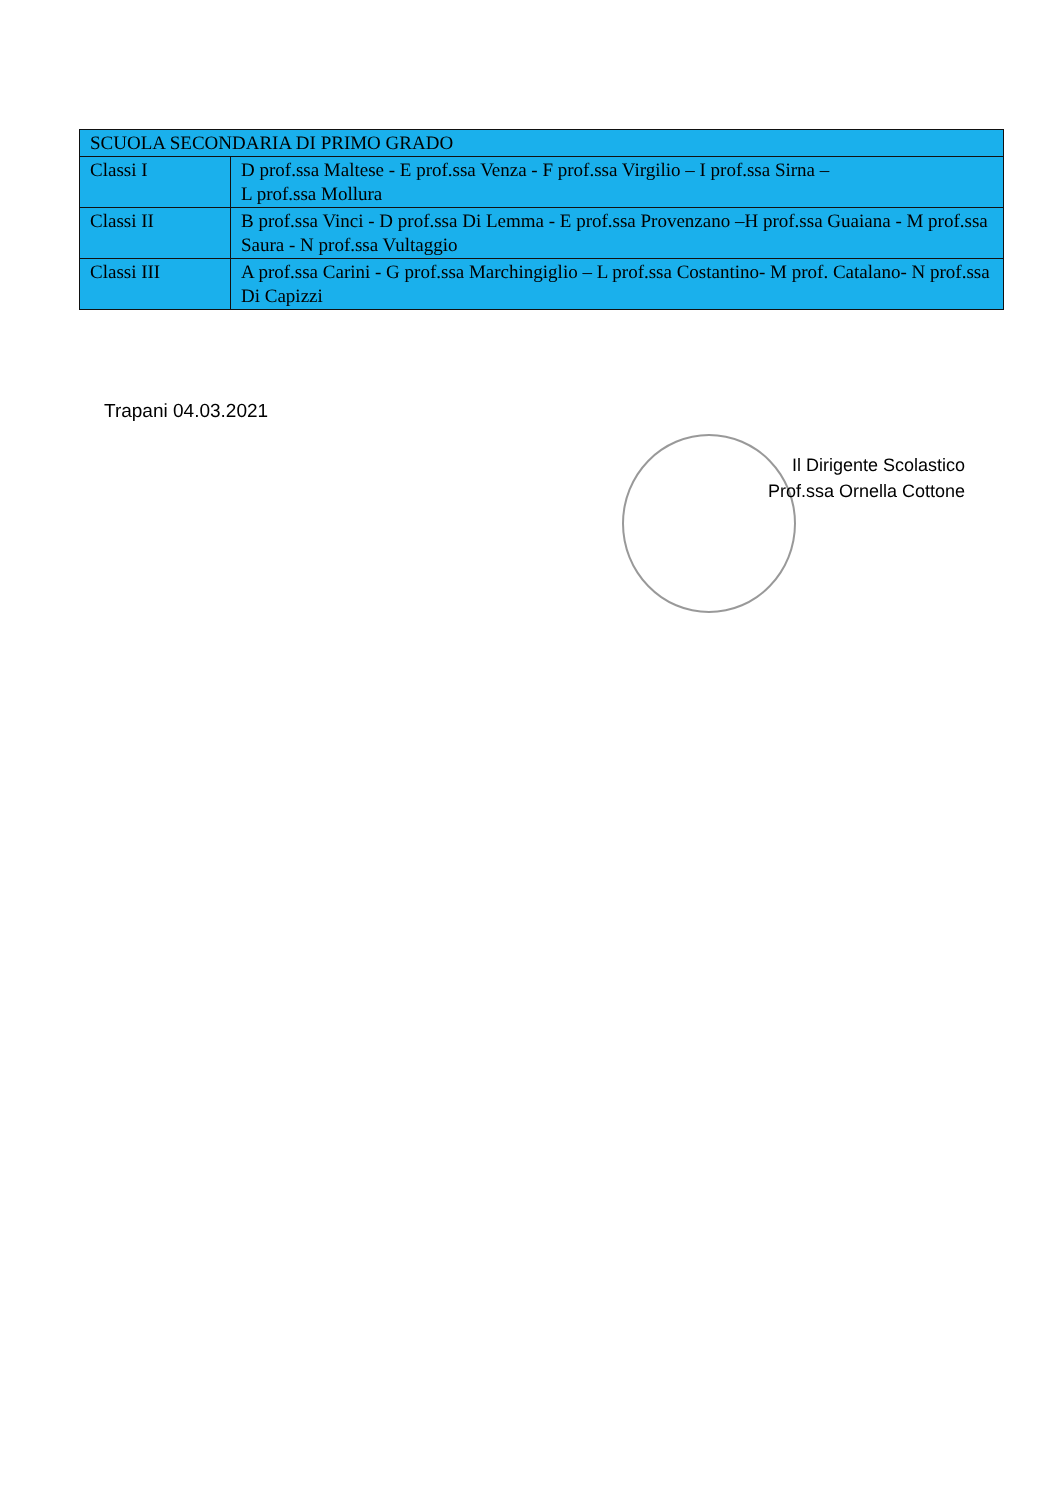| SCUOLA SECONDARIA DI PRIMO GRADO | |
| --- | --- |
| Classi I | D prof.ssa Maltese - E prof.ssa Venza - F prof.ssa Virgilio – I prof.ssa Sirna – L prof.ssa Mollura |
| Classi II | B prof.ssa Vinci - D prof.ssa Di Lemma - E prof.ssa Provenzano –H prof.ssa Guaiana - M prof.ssa Saura - N prof.ssa Vultaggio |
| Classi III | A prof.ssa Carini - G prof.ssa Marchingiglio – L prof.ssa Costantino- M prof. Catalano- N prof.ssa Di Capizzi |
Trapani 04.03.2021
Il Dirigente Scolastico
Prof.ssa Ornella Cottone